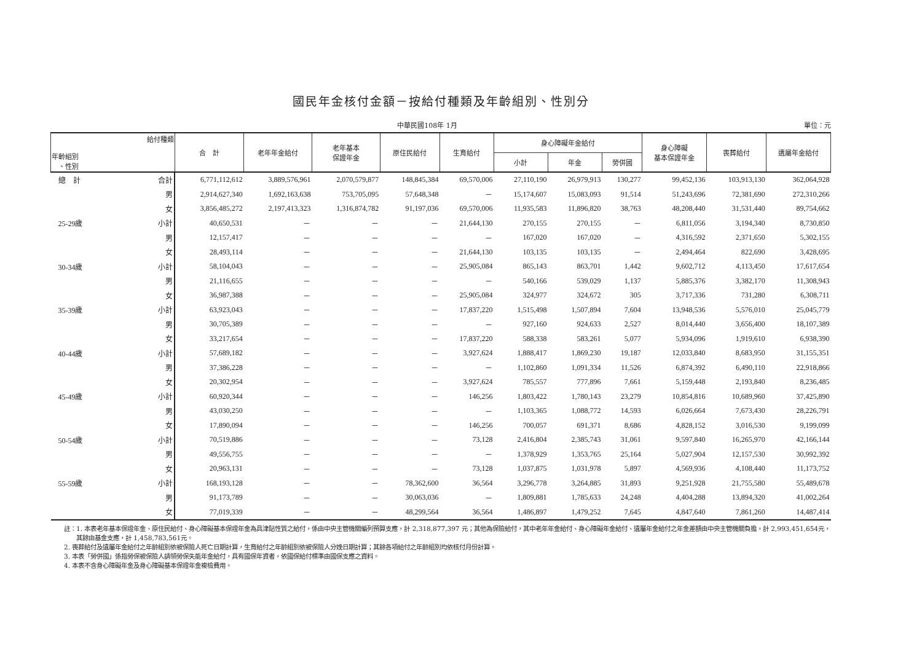國民年金核付金額－按給付種類及年齡組別、性別分
中華民國108年 1月 單位：元
| 給付種類 年齡組別 、性別 | | 合 計 | 老年年金給付 | 老年基本 保證年金 | 原住民給付 | 生育給付 | 身心障礙年金給付 | | | 身心障礙 基本保證年金 | 喪葬給付 | 遺屬年金給付 |
| --- | --- | --- | --- | --- | --- | --- | --- | --- | --- | --- | --- | --- |
| | | | | | | | 小計 | 年金 | 勞併國 | | | |
| 總 計 | 合計 | 6,771,112,612 | 3,889,576,961 | 2,070,579,877 | 148,845,384 | 69,570,006 | 27,110,190 | 26,979,913 | 130,277 | 99,452,136 | 103,913,130 | 362,064,928 |
| | 男 | 2,914,627,340 | 1,692,163,638 | 753,705,095 | 57,648,348 | － | 15,174,607 | 15,083,093 | 91,514 | 51,243,696 | 72,381,690 | 272,310,266 |
| | 女 | 3,856,485,272 | 2,197,413,323 | 1,316,874,782 | 91,197,036 | 69,570,006 | 11,935,583 | 11,896,820 | 38,763 | 48,208,440 | 31,531,440 | 89,754,662 |
| 25-29歲 | 小計 | 40,650,531 | － | － | － | 21,644,130 | 270,155 | 270,155 | － | 6,811,056 | 3,194,340 | 8,730,850 |
| | 男 | 12,157,417 | － | － | － | － | 167,020 | 167,020 | － | 4,316,592 | 2,371,650 | 5,302,155 |
| | 女 | 28,493,114 | － | － | － | 21,644,130 | 103,135 | 103,135 | － | 2,494,464 | 822,690 | 3,428,695 |
| 30-34歲 | 小計 | 58,104,043 | － | － | － | 25,905,084 | 865,143 | 863,701 | 1,442 | 9,602,712 | 4,113,450 | 17,617,654 |
| | 男 | 21,116,655 | － | － | － | － | 540,166 | 539,029 | 1,137 | 5,885,376 | 3,382,170 | 11,308,943 |
| | 女 | 36,987,388 | － | － | － | 25,905,084 | 324,977 | 324,672 | 305 | 3,717,336 | 731,280 | 6,308,711 |
| 35-39歲 | 小計 | 63,923,043 | － | － | － | 17,837,220 | 1,515,498 | 1,507,894 | 7,604 | 13,948,536 | 5,576,010 | 25,045,779 |
| | 男 | 30,705,389 | － | － | － | － | 927,160 | 924,633 | 2,527 | 8,014,440 | 3,656,400 | 18,107,389 |
| | 女 | 33,217,654 | － | － | － | 17,837,220 | 588,338 | 583,261 | 5,077 | 5,934,096 | 1,919,610 | 6,938,390 |
| 40-44歲 | 小計 | 57,689,182 | － | － | － | 3,927,624 | 1,888,417 | 1,869,230 | 19,187 | 12,033,840 | 8,683,950 | 31,155,351 |
| | 男 | 37,386,228 | － | － | － | － | 1,102,860 | 1,091,334 | 11,526 | 6,874,392 | 6,490,110 | 22,918,866 |
| | 女 | 20,302,954 | － | － | － | 3,927,624 | 785,557 | 777,896 | 7,661 | 5,159,448 | 2,193,840 | 8,236,485 |
| 45-49歲 | 小計 | 60,920,344 | － | － | － | 146,256 | 1,803,422 | 1,780,143 | 23,279 | 10,854,816 | 10,689,960 | 37,425,890 |
| | 男 | 43,030,250 | － | － | － | － | 1,103,365 | 1,088,772 | 14,593 | 6,026,664 | 7,673,430 | 28,226,791 |
| | 女 | 17,890,094 | － | － | － | 146,256 | 700,057 | 691,371 | 8,686 | 4,828,152 | 3,016,530 | 9,199,099 |
| 50-54歲 | 小計 | 70,519,886 | － | － | － | 73,128 | 2,416,804 | 2,385,743 | 31,061 | 9,597,840 | 16,265,970 | 42,166,144 |
| | 男 | 49,556,755 | － | － | － | － | 1,378,929 | 1,353,765 | 25,164 | 5,027,904 | 12,157,530 | 30,992,392 |
| | 女 | 20,963,131 | － | － | － | 73,128 | 1,037,875 | 1,031,978 | 5,897 | 4,569,936 | 4,108,440 | 11,173,752 |
| 55-59歲 | 小計 | 168,193,128 | － | － | 78,362,600 | 36,564 | 3,296,778 | 3,264,885 | 31,893 | 9,251,928 | 21,755,580 | 55,489,678 |
| | 男 | 91,173,789 | － | － | 30,063,036 | － | 1,809,881 | 1,785,633 | 24,248 | 4,404,288 | 13,894,320 | 41,002,264 |
| | 女 | 77,019,339 | － | － | 48,299,564 | 36,564 | 1,486,897 | 1,479,252 | 7,645 | 4,847,640 | 7,861,260 | 14,487,414 |
註：1. 本表老年基本保證年金、原住民給付、身心障礙基本保證年金為具津貼性質之給付，係由中央主管機關編列預算支應，計 2,318,877,397 元；其他為保險給付，其中老年年金給付、身心障礙年金給付、遺屬年金給付之年金差額由中央主管機關負擔，計 2,993,451,654元，其餘由基金支應，計 1,458,783,561元。
2. 喪葬給付及遺屬年金給付之年齡組別依被保險人死亡日期計算，生育給付之年齡組別依被保險人分娩日期計算；其餘各項給付之年齡組別均依核付月份計算。
3. 本表「勞併國」係指勞保被保險人請領勞保失能年金給付，具有國保年資者，依國保給付標準由國保支應之資料。
4. 本表不含身心障礙年金及身心障礙基本保證年金複檢費用。